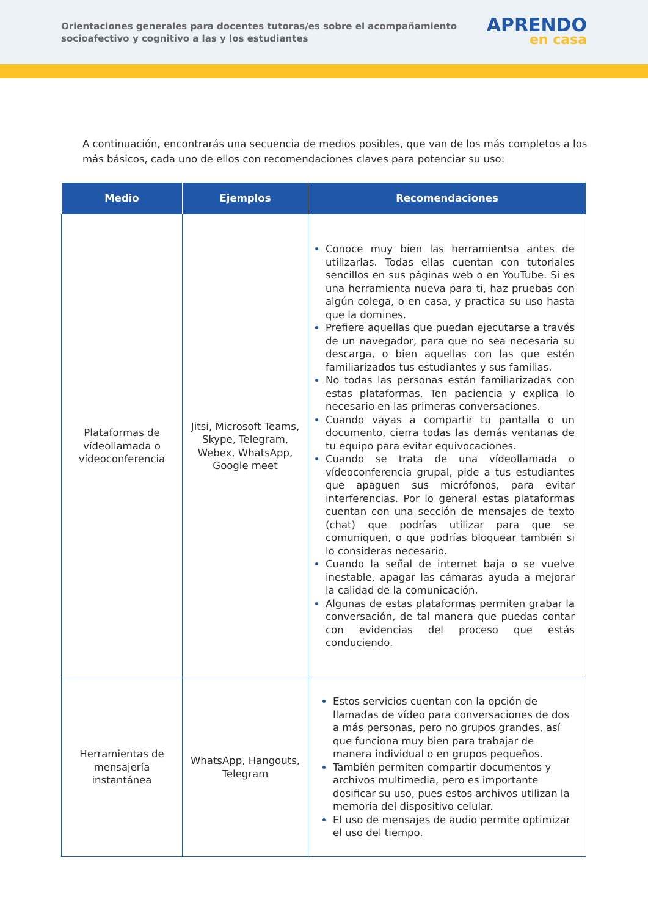Orientaciones generales para docentes tutoras/es sobre el acompañamiento socioafectivo y cognitivo a las y los estudiantes
APRENDO
en casa
A continuación, encontrarás una secuencia de medios posibles, que van de los más completos a los más básicos, cada uno de ellos con recomendaciones claves para potenciar su uso:
| Medio | Ejemplos | Recomendaciones |
| --- | --- | --- |
| Plataformas de vídeollamada o vídeoconferencia | Jitsi, Microsoft Teams, Skype, Telegram, Webex, WhatsApp, Google meet | Conoce muy bien las herramientsa antes de utilizarlas. Todas ellas cuentan con tutoriales sencillos en sus páginas web o en YouTube. Si es una herramienta nueva para ti, haz pruebas con algún colega, o en casa, y practica su uso hasta que la domines. Prefiere aquellas que puedan ejecutarse a través de un navegador, para que no sea necesaria su descarga, o bien aquellas con las que estén familiarizados tus estudiantes y sus familias. No todas las personas están familiarizadas con estas plataformas. Ten paciencia y explica lo necesario en las primeras conversaciones. Cuando vayas a compartir tu pantalla o un documento, cierra todas las demás ventanas de tu equipo para evitar equivocaciones. Cuando se trata de una vídeollamada o vídeoconferencia grupal, pide a tus estudiantes que apaguen sus micrófonos, para evitar interferencias. Por lo general estas plataformas cuentan con una sección de mensajes de texto (chat) que podrías utilizar para que se comuniquen, o que podrías bloquear también si lo consideras necesario. Cuando la señal de internet baja o se vuelve inestable, apagar las cámaras ayuda a mejorar la calidad de la comunicación. Algunas de estas plataformas permiten grabar la conversación, de tal manera que puedas contar con evidencias del proceso que estás conduciendo. |
| Herramientas de mensajería instantánea | WhatsApp, Hangouts, Telegram | Estos servicios cuentan con la opción de llamadas de vídeo para conversaciones de dos a más personas, pero no grupos grandes, así que funciona muy bien para trabajar de manera individual o en grupos pequeños. También permiten compartir documentos y archivos multimedia, pero es importante dosificar su uso, pues estos archivos utilizan la memoria del dispositivo celular. El uso de mensajes de audio permite optimizar el uso del tiempo. |